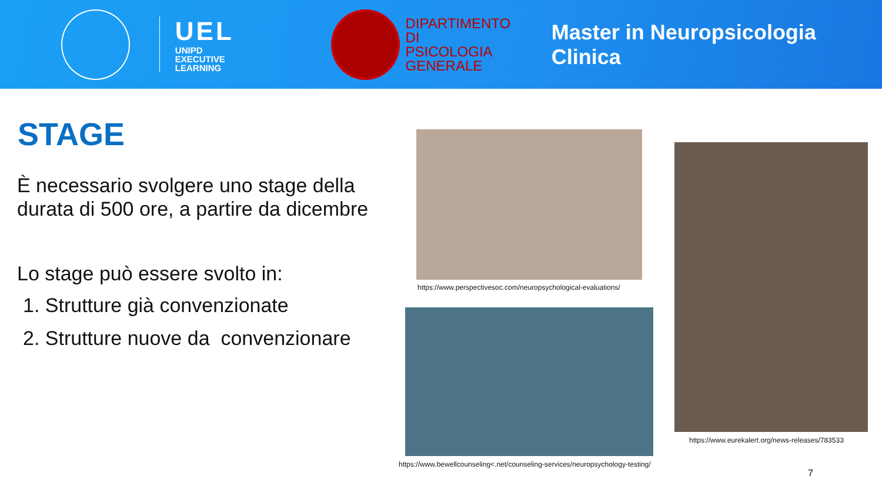UEL
UNIPD
EXECUTIVE
LEARNING
DIPARTIMENTO DI
PSICOLOGIA
GENERALE
Master in Neuropsicologia Clinica
STAGE
È necessario svolgere uno stage della durata di 500 ore, a partire da dicembre
Lo stage può essere svolto in:
1. Strutture già convenzionate
2. Strutture nuove da convenzionare
https://www.perspectivesoc.com/neuropsychological-evaluations/
https://www.bewellcounseling<.net/counseling-services/neuropsychology-testing/
https://www.eurekalert.org/news-releases/783533
7